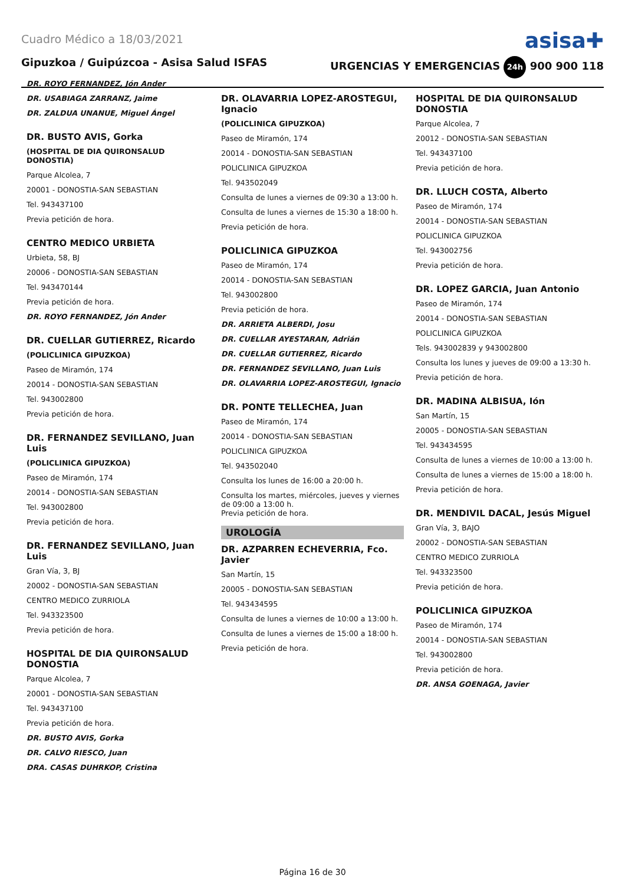Cuadro Médico a 18/03/2021 asisa✚
Gipuzkoa / Guipúzcoa - Asisa Salud ISFAS URGENCIAS Y EMERGENCIAS 24h 900 900 118
DR. ROYO FERNANDEZ, Jón Ander
DR. USABIAGA ZARRANZ, Jaime
DR. ZALDUA UNANUE, Miguel Ángel
DR. BUSTO AVIS, Gorka
(HOSPITAL DE DIA QUIRONSALUD DONOSTIA)
Parque Alcolea, 7
20001 - DONOSTIA-SAN SEBASTIAN
Tel. 943437100
Previa petición de hora.
CENTRO MEDICO URBIETA
Urbieta, 58, BJ
20006 - DONOSTIA-SAN SEBASTIAN
Tel. 943470144
Previa petición de hora.
DR. ROYO FERNANDEZ, Jón Ander
DR. CUELLAR GUTIERREZ, Ricardo
(POLICLINICA GIPUZKOA)
Paseo de Miramón, 174
20014 - DONOSTIA-SAN SEBASTIAN
Tel. 943002800
Previa petición de hora.
DR. FERNANDEZ SEVILLANO, Juan Luis
(POLICLINICA GIPUZKOA)
Paseo de Miramón, 174
20014 - DONOSTIA-SAN SEBASTIAN
Tel. 943002800
Previa petición de hora.
DR. FERNANDEZ SEVILLANO, Juan Luis
Gran Vía, 3, BJ
20002 - DONOSTIA-SAN SEBASTIAN
CENTRO MEDICO ZURRIOLA
Tel. 943323500
Previa petición de hora.
HOSPITAL DE DIA QUIRONSALUD DONOSTIA
Parque Alcolea, 7
20001 - DONOSTIA-SAN SEBASTIAN
Tel. 943437100
Previa petición de hora.
DR. BUSTO AVIS, Gorka
DR. CALVO RIESCO, Juan
DRA. CASAS DUHRKOP, Cristina
DR. OLAVARRIA LOPEZ-AROSTEGUI, Ignacio
(POLICLINICA GIPUZKOA)
Paseo de Miramón, 174
20014 - DONOSTIA-SAN SEBASTIAN
POLICLINICA GIPUZKOA
Tel. 943502049
Consulta de lunes a viernes de 09:30 a 13:00 h.
Consulta de lunes a viernes de 15:30 a 18:00 h.
Previa petición de hora.
POLICLINICA GIPUZKOA
Paseo de Miramón, 174
20014 - DONOSTIA-SAN SEBASTIAN
Tel. 943002800
Previa petición de hora.
DR. ARRIETA ALBERDI, Josu
DR. CUELLAR AYESTARAN, Adrián
DR. CUELLAR GUTIERREZ, Ricardo
DR. FERNANDEZ SEVILLANO, Juan Luis
DR. OLAVARRIA LOPEZ-AROSTEGUI, Ignacio
DR. PONTE TELLECHEA, Juan
Paseo de Miramón, 174
20014 - DONOSTIA-SAN SEBASTIAN
POLICLINICA GIPUZKOA
Tel. 943502040
Consulta los lunes de 16:00 a 20:00 h.
Consulta los martes, miércoles, jueves y viernes de 09:00 a 13:00 h.
Previa petición de hora.
UROLOGÍA
DR. AZPARREN ECHEVERRIA, Fco. Javier
San Martín, 15
20005 - DONOSTIA-SAN SEBASTIAN
Tel. 943434595
Consulta de lunes a viernes de 10:00 a 13:00 h.
Consulta de lunes a viernes de 15:00 a 18:00 h.
Previa petición de hora.
HOSPITAL DE DIA QUIRONSALUD DONOSTIA
Parque Alcolea, 7
20012 - DONOSTIA-SAN SEBASTIAN
Tel. 943437100
Previa petición de hora.
DR. LLUCH COSTA, Alberto
Paseo de Miramón, 174
20014 - DONOSTIA-SAN SEBASTIAN
POLICLINICA GIPUZKOA
Tel. 943002756
Previa petición de hora.
DR. LOPEZ GARCIA, Juan Antonio
Paseo de Miramón, 174
20014 - DONOSTIA-SAN SEBASTIAN
POLICLINICA GIPUZKOA
Tels. 943002839 y 943002800
Consulta los lunes y jueves de 09:00 a 13:30 h.
Previa petición de hora.
DR. MADINA ALBISUA, Ión
San Martín, 15
20005 - DONOSTIA-SAN SEBASTIAN
Tel. 943434595
Consulta de lunes a viernes de 10:00 a 13:00 h.
Consulta de lunes a viernes de 15:00 a 18:00 h.
Previa petición de hora.
DR. MENDIVIL DACAL, Jesús Miguel
Gran Vía, 3, BAJO
20002 - DONOSTIA-SAN SEBASTIAN
CENTRO MEDICO ZURRIOLA
Tel. 943323500
Previa petición de hora.
POLICLINICA GIPUZKOA
Paseo de Miramón, 174
20014 - DONOSTIA-SAN SEBASTIAN
Tel. 943002800
Previa petición de hora.
DR. ANSA GOENAGA, Javier
Página 16 de 30